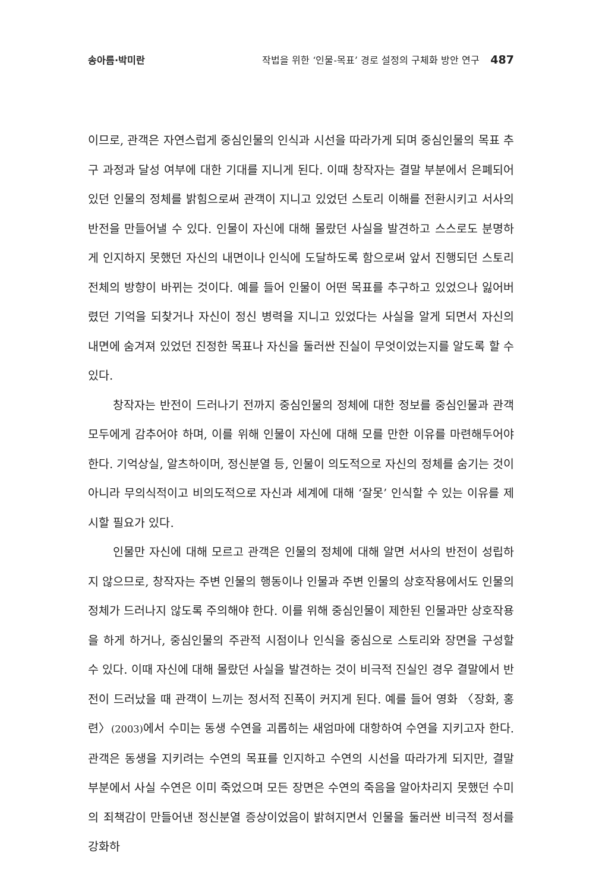송아름·박미란 작법을 위한 ‘인물-목표’ 경로 설정의 구체화 방안 연구 487
이므로, 관객은 자연스럽게 중심인물의 인식과 시선을 따라가게 되며 중심인물의 목표 추구 과정과 달성 여부에 대한 기대를 지니게 된다. 이때 창작자는 결말 부분에서 은폐되어 있던 인물의 정체를 밝힘으로써 관객이 지니고 있었던 스토리 이해를 전환시키고 서사의 반전을 만들어낼 수 있다. 인물이 자신에 대해 몰랐던 사실을 발견하고 스스로도 분명하게 인지하지 못했던 자신의 내면이나 인식에 도달하도록 함으로써 앞서 진행되던 스토리 전체의 방향이 바뀌는 것이다. 예를 들어 인물이 어떤 목표를 추구하고 있었으나 잃어버렸던 기억을 되찾거나 자신이 정신 병력을 지니고 있었다는 사실을 알게 되면서 자신의 내면에 숨겨져 있었던 진정한 목표나 자신을 둘러싼 진실이 무엇이었는지를 알도록 할 수 있다.
창작자는 반전이 드러나기 전까지 중심인물의 정체에 대한 정보를 중심인물과 관객 모두에게 감추어야 하며, 이를 위해 인물이 자신에 대해 모를 만한 이유를 마련해두어야 한다. 기억상실, 알츠하이머, 정신분열 등, 인물이 의도적으로 자신의 정체를 숨기는 것이 아니라 무의식적이고 비의도적으로 자신과 세계에 대해 ‘잘못’ 인식할 수 있는 이유를 제시할 필요가 있다.
인물만 자신에 대해 모르고 관객은 인물의 정체에 대해 알면 서사의 반전이 성립하지 않으므로, 창작자는 주변 인물의 행동이나 인물과 주변 인물의 상호작용에서도 인물의 정체가 드러나지 않도록 주의해야 한다. 이를 위해 중심인물이 제한된 인물과만 상호작용을 하게 하거나, 중심인물의 주관적 시점이나 인식을 중심으로 스토리와 장면을 구성할 수 있다. 이때 자신에 대해 몰랐던 사실을 발견하는 것이 비극적 진실인 경우 결말에서 반전이 드러났을 때 관객이 느끼는 정서적 진폭이 커지게 된다. 예를 들어 영화 〈장화, 홍련〉(2003) 에서 수미는 동생 수연을 괴롭히는 새엄마에 대항하여 수연을 지키고자 한다. 관객은 동생을 지키려는 수연의 목표를 인지하고 수연의 시선을 따라가게 되지만, 결말 부분에서 사실 수연은 이미 죽었으며 모든 장면은 수연의 죽음을 알아차리지 못했던 수미의 죄책감이 만들어낸 정신분열 증상이었음이 밝혀지면서 인물을 둘러싼 비극적 정서를 강화하